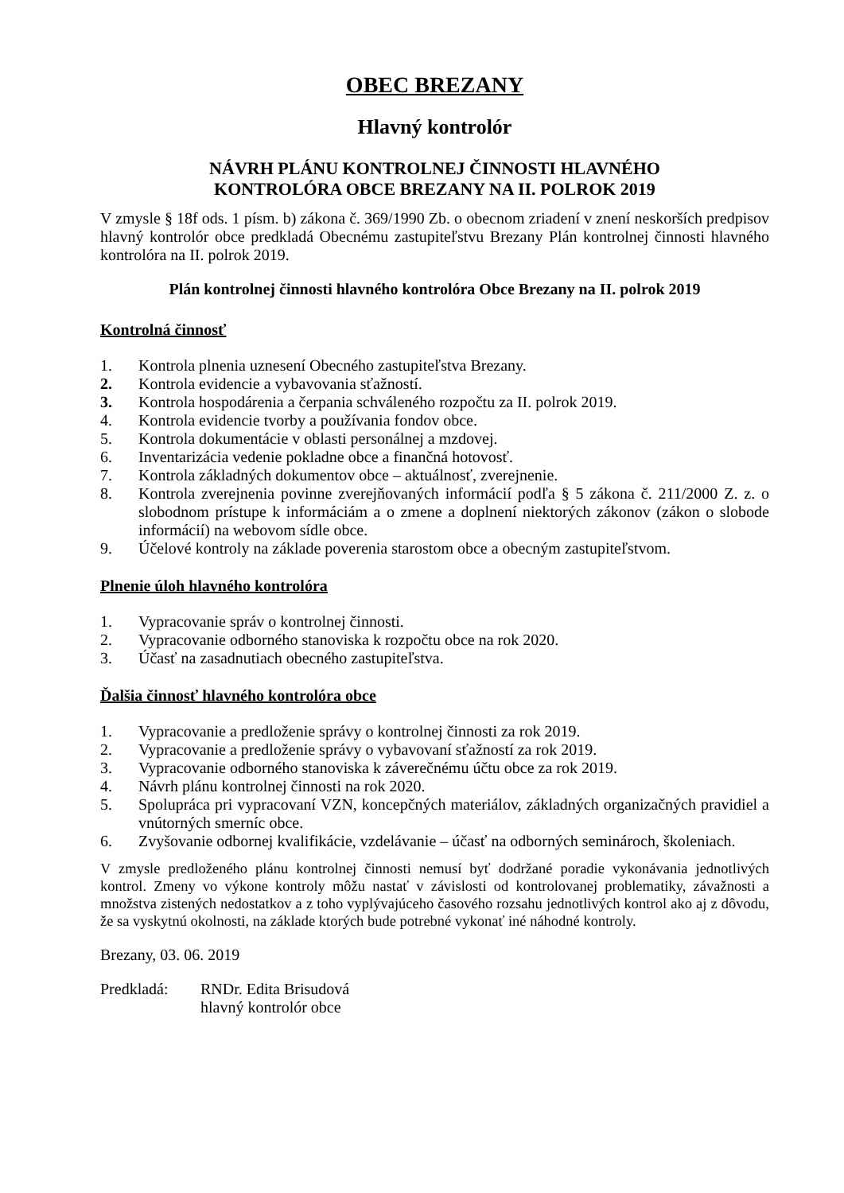OBEC BREZANY
Hlavný kontrolór
NÁVRH PLÁNU KONTROLNEJ ČINNOSTI HLAVNÉHO
KONTROLÓRA OBCE BREZANY NA II. POLROK 2019
V zmysle § 18f ods. 1 písm. b) zákona č. 369/1990 Zb. o obecnom zriadení v znení neskorších predpisov hlavný kontrolór obce predkladá Obecnému zastupiteľstvu Brezany Plán kontrolnej činnosti hlavného kontrolóra na II. polrok 2019.
Plán kontrolnej činnosti hlavného kontrolóra Obce Brezany na II. polrok 2019
Kontrolná činnosť
1. Kontrola plnenia uznesení Obecného zastupiteľstva Brezany.
2. Kontrola evidencie a vybavovania sťažností.
3. Kontrola hospodárenia a čerpania schváleného rozpočtu za II. polrok 2019.
4. Kontrola evidencie tvorby a používania fondov obce.
5. Kontrola dokumentácie v oblasti personálnej a mzdovej.
6. Inventarizácia vedenie pokladne obce a finančná hotovosť.
7. Kontrola základných dokumentov obce – aktuálnosť, zverejnenie.
8. Kontrola zverejnenia povinne zverejňovaných informácií podľa § 5 zákona č. 211/2000 Z. z. o slobodnom prístupe k informáciám a o zmene a doplnení niektorých zákonov (zákon o slobode informácií) na webovom sídle obce.
9. Účelové kontroly na základe poverenia starostom obce a obecným zastupiteľstvom.
Plnenie úloh hlavného kontrolóra
1. Vypracovanie správ o kontrolnej činnosti.
2. Vypracovanie odborného stanoviska k rozpočtu obce na rok 2020.
3. Účasť na zasadnutiach obecného zastupiteľstva.
Ďalšia činnosť hlavného kontrolóra obce
1. Vypracovanie a predloženie správy o kontrolnej činnosti za rok 2019.
2. Vypracovanie a predloženie správy o vybavovaní sťažností za rok 2019.
3. Vypracovanie odborného stanoviska k záverečnému účtu obce za rok 2019.
4. Návrh plánu kontrolnej činnosti na rok 2020.
5. Spolupráca pri vypracovaní VZN, koncepčných materiálov, základných organizačných pravidiel a vnútorných smerníc obce.
6. Zvyšovanie odbornej kvalifikácie, vzdelávanie – účasť na odborných seminároch, školeniach.
V zmysle predloženého plánu kontrolnej činnosti nemusí byť dodržané poradie vykonávania jednotlivých kontrol. Zmeny vo výkone kontroly môžu nastať v závislosti od kontrolovanej problematiky, závažnosti a množstva zistených nedostatkov a z toho vyplývajúceho časového rozsahu jednotlivých kontrol ako aj z dôvodu, že sa vyskytnú okolnosti, na základe ktorých bude potrebné vykonať iné náhodné kontroly.
Brezany, 03. 06. 2019
Predkladá: RNDr. Edita Brisudová
hlavný kontrolór obce